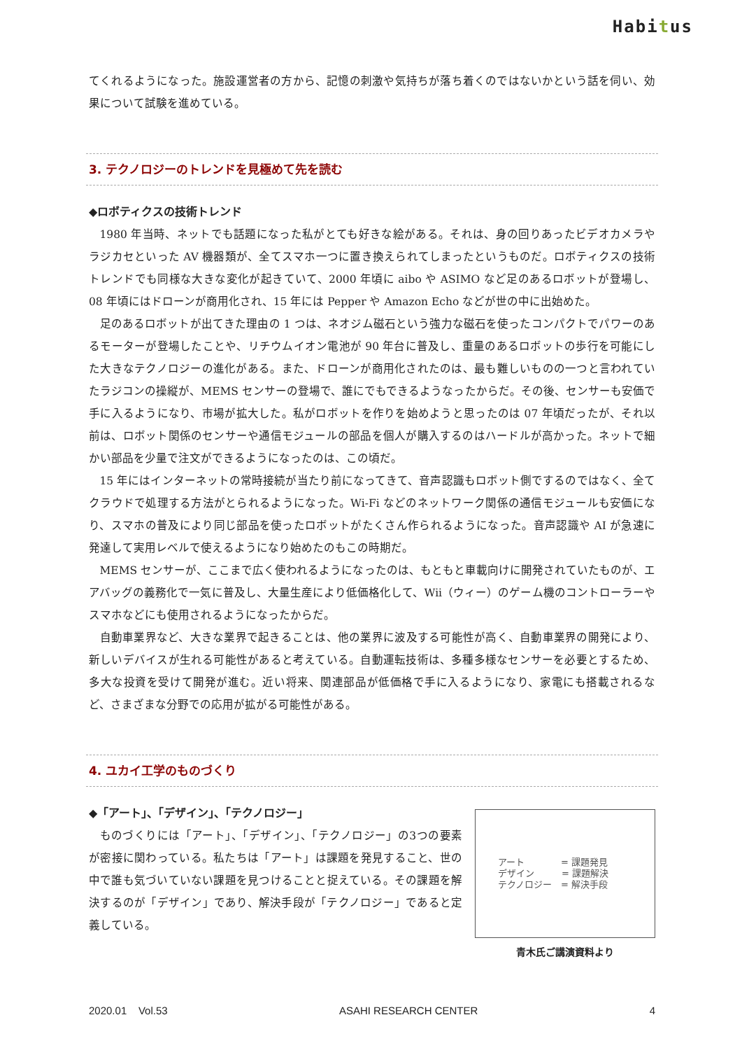Habitus
てくれるようになった。施設運営者の方から、記憶の刺激や気持ちが落ち着くのではないかという話を伺い、効果について試験を進めている。
3. テクノロジーのトレンドを見極めて先を読む
◆ロボティクスの技術トレンド
1980 年当時、ネットでも話題になった私がとても好きな絵がある。それは、身の回りあったビデオカメラやラジカセといった AV 機器類が、全てスマホ一つに置き換えられてしまったというものだ。ロボティクスの技術トレンドでも同様な大きな変化が起きていて、2000 年頃に aibo や ASIMO など足のあるロボットが登場し、08 年頃にはドローンが商用化され、15 年には Pepper や Amazon Echo などが世の中に出始めた。
足のあるロボットが出てきた理由の 1 つは、ネオジム磁石という強力な磁石を使ったコンパクトでパワーのあるモーターが登場したことや、リチウムイオン電池が 90 年台に普及し、重量のあるロボットの歩行を可能にした大きなテクノロジーの進化がある。また、ドローンが商用化されたのは、最も難しいものの一つと言われていたラジコンの操縦が、MEMS センサーの登場で、誰にでもできるようなったからだ。その後、センサーも安価で手に入るようになり、市場が拡大した。私がロボットを作りを始めようと思ったのは 07 年頃だったが、それ以前は、ロボット関係のセンサーや通信モジュールの部品を個人が購入するのはハードルが高かった。ネットで細かい部品を少量で注文ができるようになったのは、この頃だ。
15 年にはインターネットの常時接続が当たり前になってきて、音声認識もロボット側でするのではなく、全てクラウドで処理する方法がとられるようになった。Wi-Fi などのネットワーク関係の通信モジュールも安価になり、スマホの普及により同じ部品を使ったロボットがたくさん作られるようになった。音声認識や AI が急速に発達して実用レベルで使えるようになり始めたのもこの時期だ。
MEMS センサーが、ここまで広く使われるようになったのは、もともと車載向けに開発されていたものが、エアバッグの義務化で一気に普及し、大量生産により低価格化して、Wii（ウィー）のゲーム機のコントローラーやスマホなどにも使用されるようになったからだ。
自動車業界など、大きな業界で起きることは、他の業界に波及する可能性が高く、自動車業界の開発により、新しいデバイスが生れる可能性があると考えている。自動運転技術は、多種多様なセンサーを必要とするため、多大な投資を受けて開発が進む。近い将来、関連部品が低価格で手に入るようになり、家電にも搭載されるなど、さまざまな分野での応用が拡がる可能性がある。
4. ユカイ工学のものづくり
◆「アート」、「デザイン」、「テクノロジー」
ものづくりには「アート」、「デザイン」、「テクノロジー」の3つの要素が密接に関わっている。私たちは「アート」は課題を発見すること、世の中で誰も気づいていない課題を見つけることと捉えている。その課題を解決するのが「デザイン」であり、解決手段が「テクノロジー」であると定義している。
アート　　　　= 課題発見
デザイン　　　= 課題解決
テクノロジー　= 解決手段
青木氏ご講演資料より
2020.01 Vol.53 ASAHI RESEARCH CENTER 4